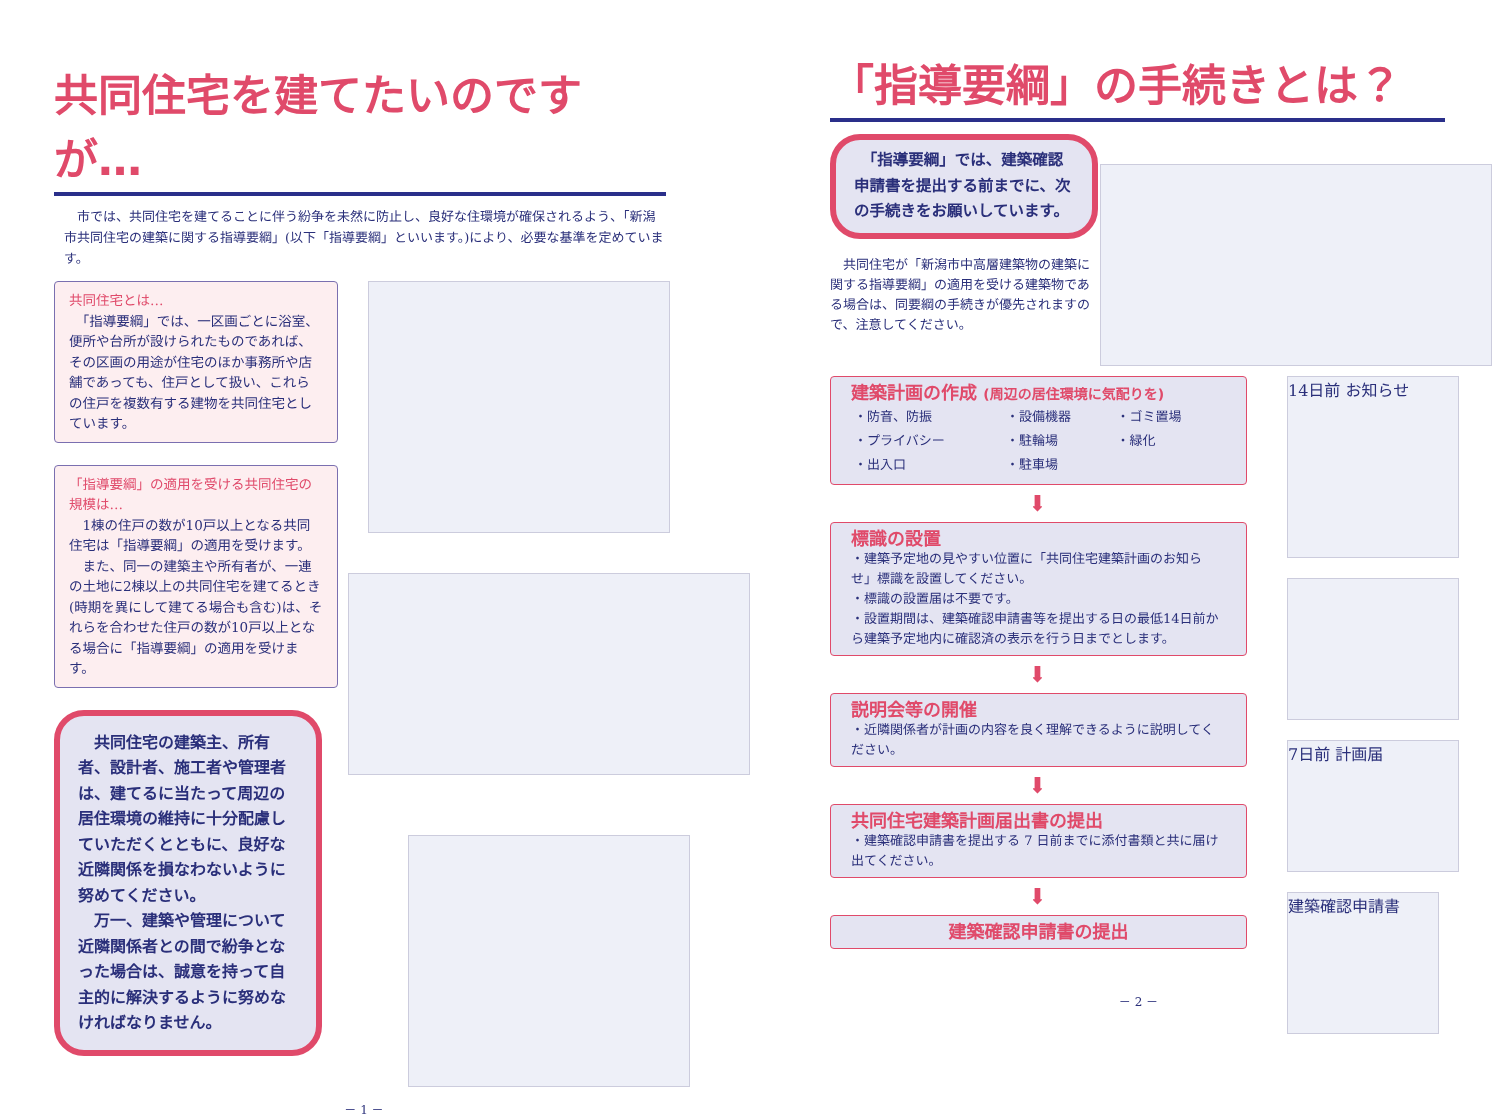共同住宅を建てたいのですが…
　市では、共同住宅を建てることに伴う紛争を未然に防止し、良好な住環境が確保されるよう、「新潟市共同住宅の建築に関する指導要綱」(以下「指導要綱」といいます。)により、必要な基準を定めています。
共同住宅とは…
　「指導要綱」では、一区画ごとに浴室、便所や台所が設けられたものであれば、その区画の用途が住宅のほか事務所や店舗であっても、住戸として扱い、これらの住戸を複数有する建物を共同住宅としています。
「指導要綱」の適用を受ける共同住宅の規模は…
　1棟の住戸の数が10戸以上となる共同住宅は「指導要綱」の適用を受けます。
　また、同一の建築主や所有者が、一連の土地に2棟以上の共同住宅を建てるとき(時期を異にして建てる場合も含む)は、それらを合わせた住戸の数が10戸以上となる場合に「指導要綱」の適用を受けます。
　共同住宅の建築主、所有者、設計者、施工者や管理者は、建てるに当たって周辺の居住環境の維持に十分配慮していただくとともに、良好な近隣関係を損なわないように努めてください。
　万一、建築や管理について近隣関係者との間で紛争となった場合は、誠意を持って自主的に解決するように努めなければなりません。
－ 1 －
「指導要綱」の手続きとは？
　「指導要綱」では、建築確認申請書を提出する前までに、次の手続きをお願いしています。
　共同住宅が「新潟市中高層建築物の建築に関する指導要綱」の適用を受ける建築物である場合は、同要綱の手続きが優先されますので、注意してください。
建築計画の作成 (周辺の居住環境に気配りを)
| ・防音、防振 | ・設備機器 | ・ゴミ置場 |
| ・プライバシー | ・駐輪場 | ・緑化 |
| ・出入口 | ・駐車場 | |
⬇
標識の設置
・建築予定地の見やすい位置に「共同住宅建築計画のお知らせ」標識を設置してください。
・標識の設置届は不要です。
・設置期間は、建築確認申請書等を提出する日の最低14日前から建築予定地内に確認済の表示を行う日までとします。
⬇
説明会等の開催
・近隣関係者が計画の内容を良く理解できるように説明してください。
⬇
共同住宅建築計画届出書の提出
・建築確認申請書を提出する 7 日前までに添付書類と共に届け出てください。
⬇
建築確認申請書の提出
－ 2 －
14日前 お知らせ
7日前 計画届
建築確認申請書